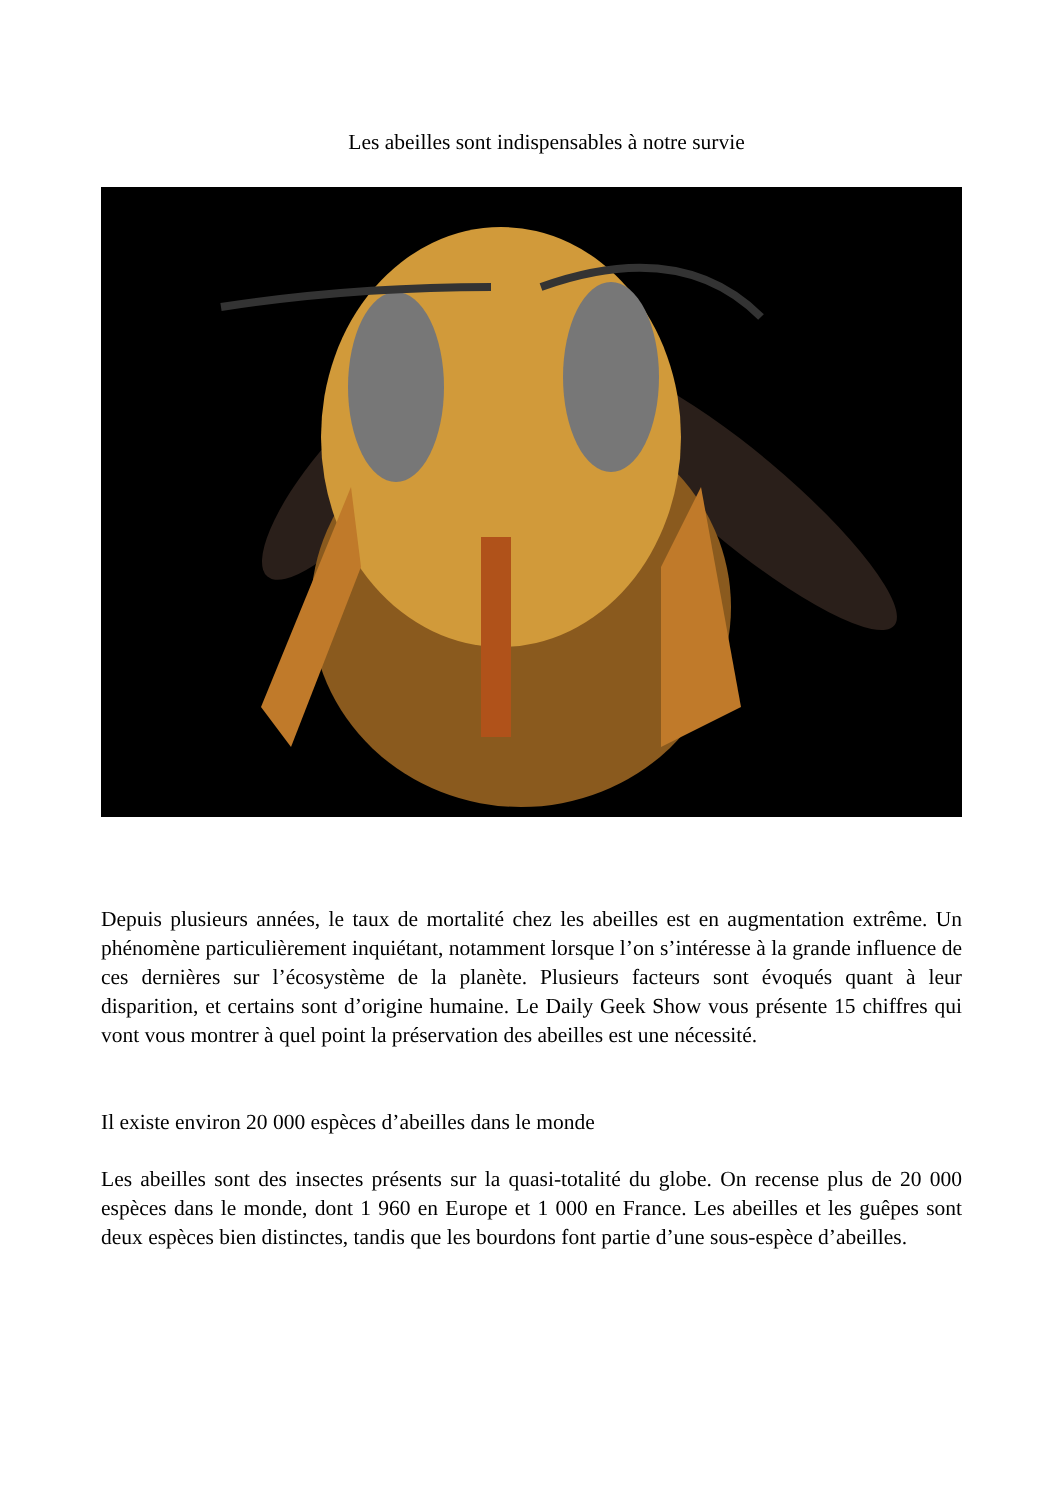Les abeilles sont indispensables à notre survie
Depuis plusieurs années, le taux de mortalité chez les abeilles est en augmentation extrême. Un phénomène particulièrement inquiétant, notamment lorsque l’on s’intéresse à la grande influence de ces dernières sur l’écosystème de la planète. Plusieurs facteurs sont évoqués quant à leur disparition, et certains sont d’origine humaine. Le Daily Geek Show vous présente 15 chiffres qui vont vous montrer à quel point la préservation des abeilles est une nécessité.
Il existe environ 20 000 espèces d’abeilles dans le monde
Les abeilles sont des insectes présents sur la quasi-totalité du globe. On recense plus de 20 000 espèces dans le monde, dont 1 960 en Europe et 1 000 en France. Les abeilles et les guêpes sont deux espèces bien distinctes, tandis que les bourdons font partie d’une sous-espèce d’abeilles.